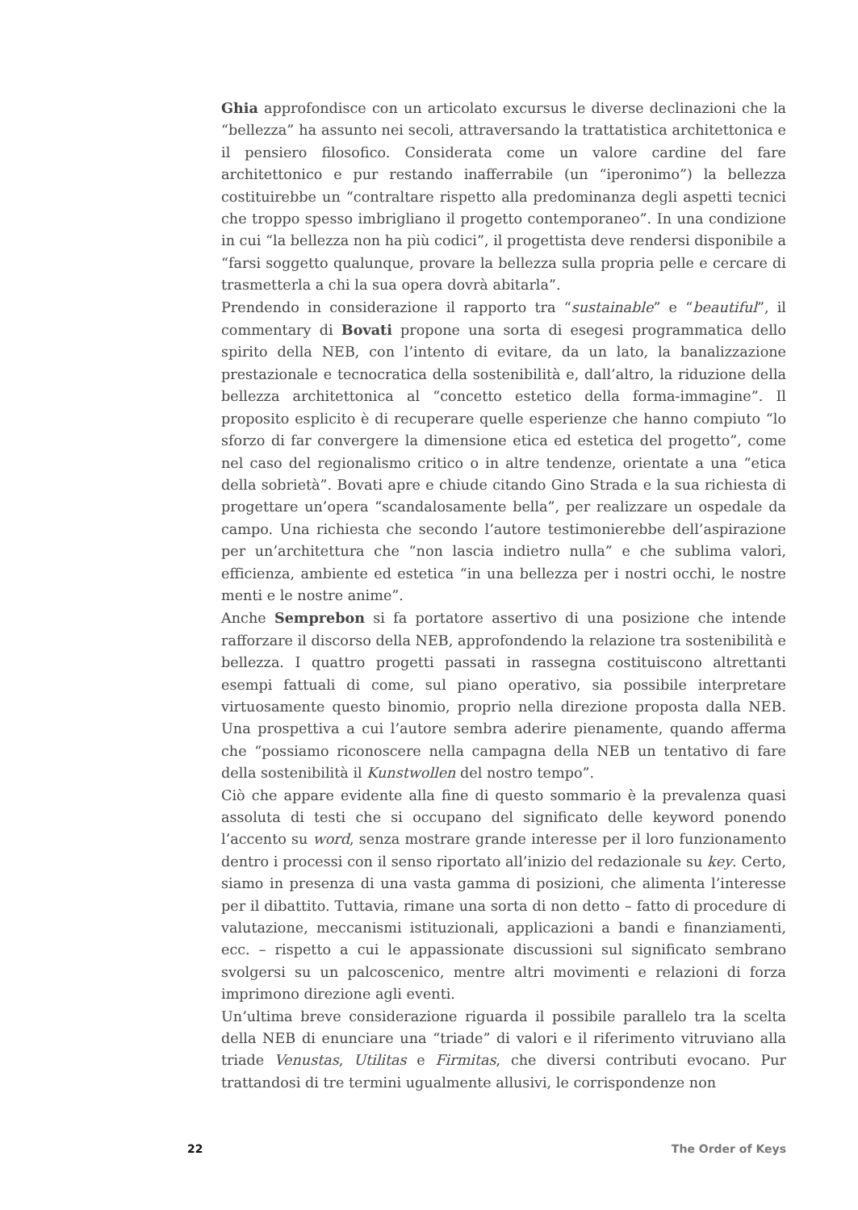Ghia approfondisce con un articolato excursus le diverse declinazioni che la “bellezza” ha assunto nei secoli, attraversando la trattatistica architettonica e il pensiero filosofico. Considerata come un valore cardine del fare architettonico e pur restando inafferrabile (un “iperonimo”) la bellezza costituirebbe un “contraltare rispetto alla predominanza degli aspetti tecnici che troppo spesso imbrigliano il progetto contemporaneo”. In una condizione in cui “la bellezza non ha più codici”, il progettista deve rendersi disponibile a “farsi soggetto qualunque, provare la bellezza sulla propria pelle e cercare di trasmetterla a chi la sua opera dovrà abitarla”.
Prendendo in considerazione il rapporto tra “sustainable” e “beautiful”, il commentary di Bovati propone una sorta di esegesi programmatica dello spirito della NEB, con l’intento di evitare, da un lato, la banalizzazione prestazionale e tecnocratica della sostenibilità e, dall’altro, la riduzione della bellezza architettonica al “concetto estetico della forma-immagine”. Il proposito esplicito è di recuperare quelle esperienze che hanno compiuto “lo sforzo di far convergere la dimensione etica ed estetica del progetto”, come nel caso del regionalismo critico o in altre tendenze, orientate a una “etica della sobrietà”. Bovati apre e chiude citando Gino Strada e la sua richiesta di progettare un’opera “scandalosamente bella”, per realizzare un ospedale da campo. Una richiesta che secondo l’autore testimonierebbe dell’aspirazione per un’architettura che “non lascia indietro nulla” e che sublima valori, efficienza, ambiente ed estetica “in una bellezza per i nostri occhi, le nostre menti e le nostre anime”.
Anche Semprebon si fa portatore assertivo di una posizione che intende rafforzare il discorso della NEB, approfondendo la relazione tra sostenibilità e bellezza. I quattro progetti passati in rassegna costituiscono altrettanti esempi fattuali di come, sul piano operativo, sia possibile interpretare virtuosamente questo binomio, proprio nella direzione proposta dalla NEB. Una prospettiva a cui l’autore sembra aderire pienamente, quando afferma che “possiamo riconoscere nella campagna della NEB un tentativo di fare della sostenibilità il Kunstwollen del nostro tempo”.
Ciò che appare evidente alla fine di questo sommario è la prevalenza quasi assoluta di testi che si occupano del significato delle keyword ponendo l’accento su word, senza mostrare grande interesse per il loro funzionamento dentro i processi con il senso riportato all’inizio del redazionale su key. Certo, siamo in presenza di una vasta gamma di posizioni, che alimenta l’interesse per il dibattito. Tuttavia, rimane una sorta di non detto – fatto di procedure di valutazione, meccanismi istituzionali, applicazioni a bandi e finanziamenti, ecc. – rispetto a cui le appassionate discussioni sul significato sembrano svolgersi su un palcoscenico, mentre altri movimenti e relazioni di forza imprimono direzione agli eventi.
Un’ultima breve considerazione riguarda il possibile parallelo tra la scelta della NEB di enunciare una “triade” di valori e il riferimento vitruviano alla triade Venustas, Utilitas e Firmitas, che diversi contributi evocano. Pur trattandosi di tre termini ugualmente allusivi, le corrispondenze non
22 The Order of Keys